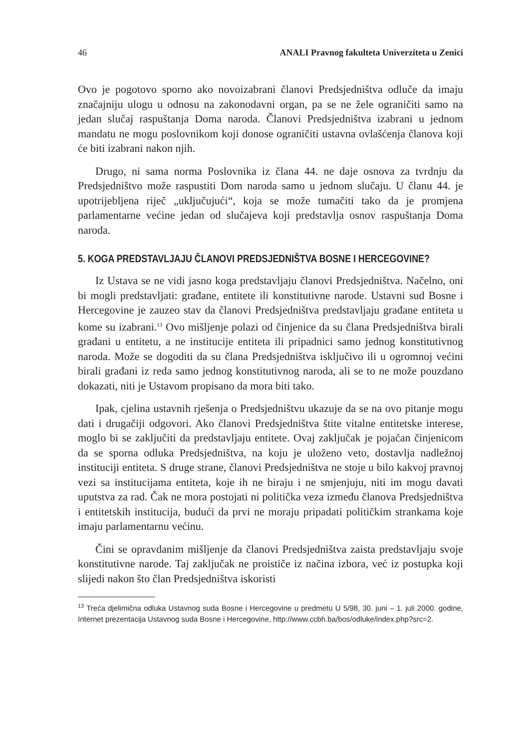46 ANALI Pravnog fakulteta Univerziteta u Zenici
Ovo je pogotovo sporno ako novoizabrani članovi Predsjedništva odluče da imaju značajniju ulogu u odnosu na zakonodavni organ, pa se ne žele ograničiti samo na jedan slučaj raspuštanja Doma naroda. Članovi Predsjedništva izabrani u jednom mandatu ne mogu poslovnikom koji donose ograničiti ustavna ovlašćenja članova koji će biti izabrani nakon njih.
Drugo, ni sama norma Poslovnika iz člana 44. ne daje osnova za tvrdnju da Predsjedništvo može raspustiti Dom naroda samo u jednom slučaju. U članu 44. je upotrijebljena riječ „uključujući“, koja se može tumačiti tako da je promjena parlamentarne većine jedan od slučajeva koji predstavlja osnov raspuštanja Doma naroda.
5. KOGA PREDSTAVLJAJU ČLANOVI PREDSJEDNIŠTVA BOSNE I HERCEGOVINE?
Iz Ustava se ne vidi jasno koga predstavljaju članovi Predsjedništva. Načelno, oni bi mogli predstavljati: građane, entitete ili konstitutivne narode. Ustavni sud Bosne i Hercegovine je zauzeo stav da članovi Predsjedništva predstavljaju građane entiteta u kome su izabrani.<sup>13</sup> Ovo mišljenje polazi od činjenice da su člana Predsjedništva birali građani u entitetu, a ne institucije entiteta ili pripadnici samo jednog konstitutivnog naroda. Može se dogoditi da su člana Predsjedništva isključivo ili u ogromnoj većini birali građani iz reda samo jednog konstitutivnog naroda, ali se to ne može pouzdano dokazati, niti je Ustavom propisano da mora biti tako.
Ipak, cjelina ustavnih rješenja o Predsjedništvu ukazuje da se na ovo pitanje mogu dati i drugačiji odgovori. Ako članovi Predsjedništva štite vitalne entitetske interese, moglo bi se zaključiti da predstavljaju entitete. Ovaj zaključak je pojačan činjenicom da se sporna odluka Predsjedništva, na koju je uloženo veto, dostavlja nadležnoj instituciji entiteta. S druge strane, članovi Predsjedništva ne stoje u bilo kakvoj pravnoj vezi sa institucijama entiteta, koje ih ne biraju i ne smjenjuju, niti im mogu davati uputstva za rad. Čak ne mora postojati ni politička veza između članova Predsjedništva i entitetskih institucija, budući da prvi ne moraju pripadati političkim strankama koje imaju parlamentarnu većinu.
Čini se opravdanim mišljenje da članovi Predsjedništva zaista predstavljaju svoje konstitutivne narode. Taj zaključak ne proističe iz načina izbora, već iz postupka koji slijedi nakon što član Predsjedništva iskoristi
<sup>13</sup> Treća djelimična odluka Ustavnog suda Bosne i Hercegovine u predmetu U 5/98, 30. juni – 1. juli 2000. godine, Internet prezentacija Ustavnog suda Bosne i Hercegovine, http://www.ccbh.ba/bos/odluke/index.php?src=2.